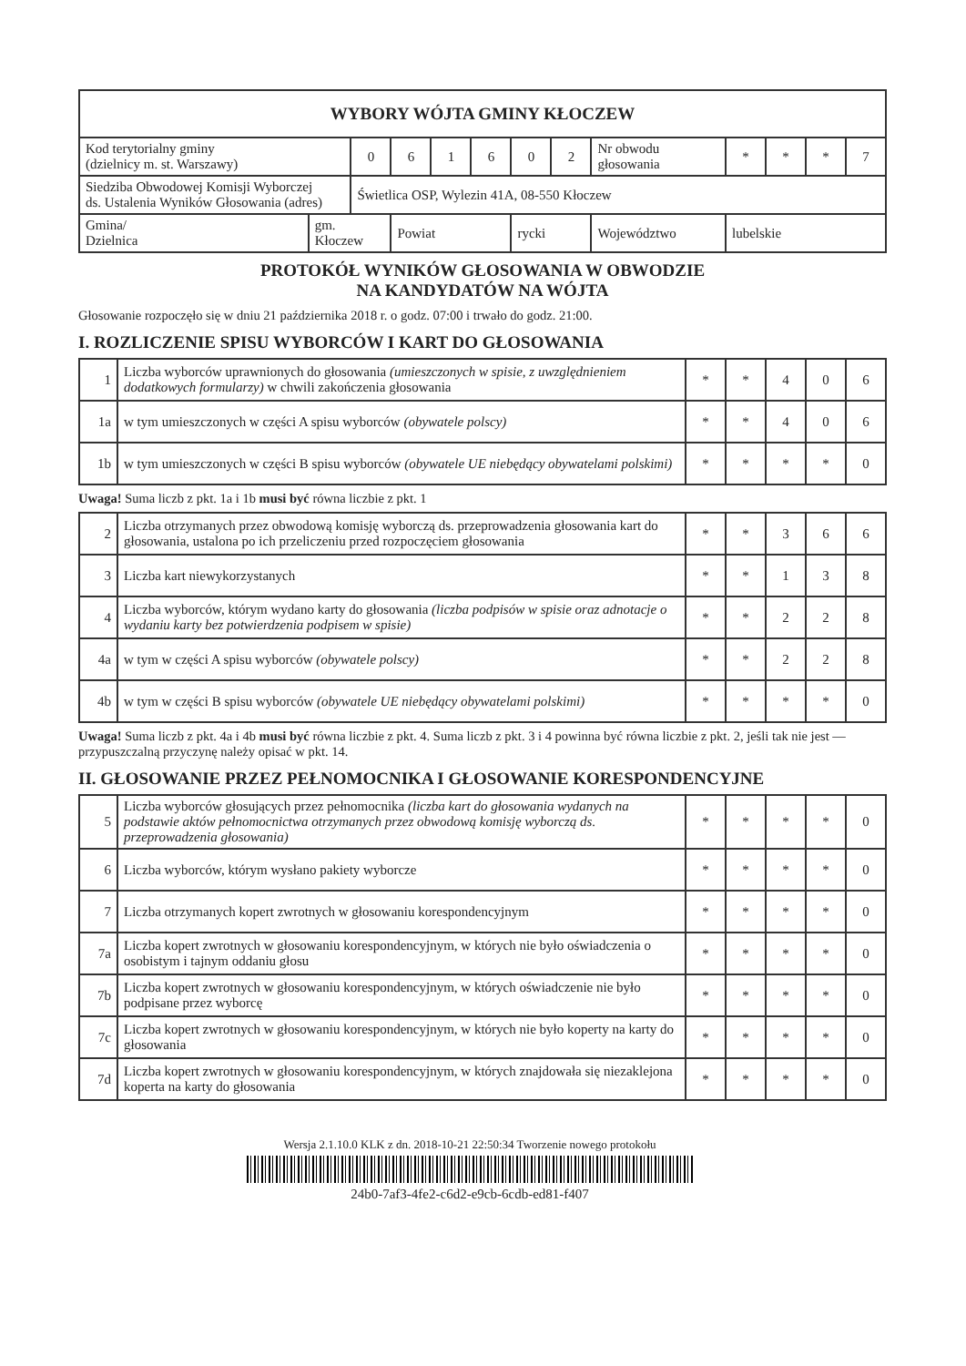| WYBORY WÓJTA GMINY KŁOCZEW | | | | | | | | | | | | | |
| Kod terytorialny gminy (dzielnicy m. st. Warszawy) | | 0 | 6 | 1 | 6 | 0 | 2 | Nr obwodu głosowania | | * | * | * | 7 |
| Siedziba Obwodowej Komisji Wyborczej ds. Ustalenia Wyników Głosowania (adres) | | Świetlica OSP, Wylezin 41A, 08-550 Kłoczew | | | | | | | | | | | |
| Gmina/ Dzielnica | gm. Kłoczew | | Powiat | | | rycki | | | Województwo | lubelskie | | | |
PROTOKÓŁ WYNIKÓW GŁOSOWANIA W OBWODZIE
NA KANDYDATÓW NA WÓJTA
Głosowanie rozpoczęło się w dniu 21 października 2018 r. o godz. 07:00 i trwało do godz. 21:00.
I. ROZLICZENIE SPISU WYBORCÓW I KART DO GŁOSOWANIA
| 1 | Liczba wyborców uprawnionych do głosowania (umieszczonych w spisie, z uwzględnieniem dodatkowych formularzy) w chwili zakończenia głosowania | * | * | 4 | 0 | 6 |
| 1a | w tym umieszczonych w części A spisu wyborców (obywatele polscy) | * | * | 4 | 0 | 6 |
| 1b | w tym umieszczonych w części B spisu wyborców (obywatele UE niebędący obywatelami polskimi) | * | * | * | * | 0 |
Uwaga! Suma liczb z pkt. 1a i 1b musi być równa liczbie z pkt. 1
| 2 | Liczba otrzymanych przez obwodową komisję wyborczą ds. przeprowadzenia głosowania kart do głosowania, ustalona po ich przeliczeniu przed rozpoczęciem głosowania | * | * | 3 | 6 | 6 |
| 3 | Liczba kart niewykorzystanych | * | * | 1 | 3 | 8 |
| 4 | Liczba wyborców, którym wydano karty do głosowania (liczba podpisów w spisie oraz adnotacje o wydaniu karty bez potwierdzenia podpisem w spisie) | * | * | 2 | 2 | 8 |
| 4a | w tym w części A spisu wyborców (obywatele polscy) | * | * | 2 | 2 | 8 |
| 4b | w tym w części B spisu wyborców (obywatele UE niebędący obywatelami polskimi) | * | * | * | * | 0 |
Uwaga! Suma liczb z pkt. 4a i 4b musi być równa liczbie z pkt. 4. Suma liczb z pkt. 3 i 4 powinna być równa liczbie z pkt. 2, jeśli tak nie jest — przypuszczalną przyczynę należy opisać w pkt. 14.
II. GŁOSOWANIE PRZEZ PEŁNOMOCNIKA I GŁOSOWANIE KORESPONDENCYJNE
| 5 | Liczba wyborców głosujących przez pełnomocnika (liczba kart do głosowania wydanych na podstawie aktów pełnomocnictwa otrzymanych przez obwodową komisję wyborczą ds. przeprowadzenia głosowania) | * | * | * | * | 0 |
| 6 | Liczba wyborców, którym wysłano pakiety wyborcze | * | * | * | * | 0 |
| 7 | Liczba otrzymanych kopert zwrotnych w głosowaniu korespondencyjnym | * | * | * | * | 0 |
| 7a | Liczba kopert zwrotnych w głosowaniu korespondencyjnym, w których nie było oświadczenia o osobistym i tajnym oddaniu głosu | * | * | * | * | 0 |
| 7b | Liczba kopert zwrotnych w głosowaniu korespondencyjnym, w których oświadczenie nie było podpisane przez wyborcę | * | * | * | * | 0 |
| 7c | Liczba kopert zwrotnych w głosowaniu korespondencyjnym, w których nie było koperty na karty do głosowania | * | * | * | * | 0 |
| 7d | Liczba kopert zwrotnych w głosowaniu korespondencyjnym, w których znajdowała się niezaklejona koperta na karty do głosowania | * | * | * | * | 0 |
Wersja 2.1.10.0 KLK z dn. 2018-10-21 22:50:34 Tworzenie nowego protokołu
24b0-7af3-4fe2-c6d2-e9cb-6cdb-ed81-f407